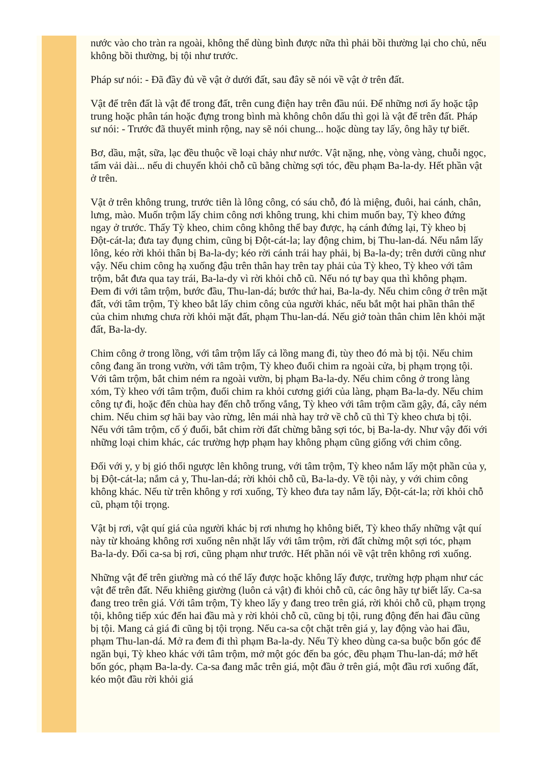nước vào cho tràn ra ngoài, không thể dùng bình được nữa thì phải bồi thường lại cho chủ, nếu không bồi thường, bị tội như trước.
Pháp sư nói: - Đã đầy đủ về vật ở dưới đất, sau đây sẽ nói về vật ở trên đất.
Vật để trên đất là vật để trong đất, trên cung điện hay trên đầu núi. Để những nơi ấy hoặc tập trung hoặc phân tán hoặc đựng trong bình mà không chôn dấu thì gọi là vật để trên đất. Pháp sư nói: - Trước đã thuyết minh rộng, nay sẽ nói chung... hoặc dùng tay lấy, ông hãy tự biết.
Bơ, dầu, mật, sữa, lạc đều thuộc về loại chảy như nước. Vật nặng, nhẹ, vòng vàng, chuỗi ngọc, tấm vải dài... nếu di chuyển khỏi chỗ cũ bằng chừng sợi tóc, đều phạm Ba-la-dy. Hết phần vật ở trên.
Vật ở trên không trung, trước tiên là lông công, có sáu chỗ, đó là miệng, đuôi, hai cánh, chân, lưng, mào. Muốn trộm lấy chim công nơi không trung, khi chim muốn bay, Tỳ kheo đứng ngay ở trước. Thấy Tỳ kheo, chim công không thể bay được, hạ cánh đứng lại, Tỳ kheo bị Đột-cát-la; đưa tay đụng chim, cũng bị Đột-cát-la; lay động chim, bị Thu-lan-dá. Nếu nắm lấy lông, kéo rời khỏi thân bị Ba-la-dy; kéo rời cánh trái hay phải, bị Ba-la-dy; trên dưới cũng như vậy. Nếu chim công hạ xuống đậu trên thân hay trên tay phải của Tỳ kheo, Tỳ kheo với tâm trộm, bắt đưa qua tay trái, Ba-la-dy vì rời khỏi chỗ cũ. Nếu nó tự bay qua thì không phạm. Đem đi với tâm trộm, bước đầu, Thu-lan-dá; bước thứ hai, Ba-la-dy. Nếu chim công ở trên mặt đất, với tâm trộm, Tỳ kheo bắt lấy chim công của người khác, nếu bắt một hai phần thân thể của chim nhưng chưa rời khỏi mặt đất, phạm Thu-lan-dá. Nếu giở toàn thân chim lên khỏi mặt đất, Ba-la-dy.
Chim công ở trong lồng, với tâm trộm lấy cả lồng mang đi, tùy theo đó mà bị tội. Nếu chim công đang ăn trong vườn, với tâm trộm, Tỳ kheo đuổi chim ra ngoài cửa, bị phạm trọng tội. Với tâm trộm, bắt chim ném ra ngoài vườn, bị phạm Ba-la-dy. Nếu chim công ở trong làng xóm, Tỳ kheo với tâm trộm, đuổi chim ra khỏi cương giới của làng, phạm Ba-la-dy. Nếu chim công tự đi, hoặc đến chùa hay đến chỗ trống vắng, Tỳ kheo với tâm trộm cầm gậy, đá, cây ném chim. Nếu chim sợ hãi bay vào rừng, lên mái nhà hay trở về chỗ cũ thì Tỳ kheo chưa bị tội. Nếu với tâm trộm, cố ý đuổi, bắt chim rời đất chừng bằng sợi tóc, bị Ba-la-dy. Như vậy đối với những loại chim khác, các trường hợp phạm hay không phạm cũng giống với chim công.
Đối với y, y bị gió thổi ngược lên không trung, với tâm trộm, Tỳ kheo nắm lấy một phần của y, bị Đột-cát-la; nắm cả y, Thu-lan-dá; rời khỏi chỗ cũ, Ba-la-dy. Về tội này, y với chim công không khác. Nếu từ trên không y rơi xuống, Tỳ kheo đưa tay nắm lấy, Đột-cát-la; rời khỏi chỗ cũ, phạm tội trọng.
Vật bị rơi, vật quí giá của người khác bị rơi nhưng họ không biết, Tỳ kheo thấy những vật quí này từ khoảng không rơi xuống nên nhặt lấy với tâm trộm, rời đất chừng một sợi tóc, phạm Ba-la-dy. Đối ca-sa bị rơi, cũng phạm như trước. Hết phần nói về vật trên không rơi xuống.
Những vật để trên giường mà có thể lấy được hoặc không lấy được, trường hợp phạm như các vật để trên đất. Nếu khiêng giường (luôn cả vật) đi khỏi chỗ cũ, các ông hãy tự biết lấy. Ca-sa đang treo trên giá. Với tâm trộm, Tỳ kheo lấy y đang treo trên giá, rời khỏi chỗ cũ, phạm trọng tội, không tiếp xúc đến hai đầu mà y rời khỏi chỗ cũ, cũng bị tội, rung động đến hai đầu cũng bị tội. Mang cả giá đi cũng bị tội trọng. Nếu ca-sa cột chặt trên giá y, lay động vào hai đầu, phạm Thu-lan-dá. Mở ra đem đi thì phạm Ba-la-dy. Nếu Tỳ kheo dùng ca-sa buộc bốn góc để ngăn bụi, Tỳ kheo khác với tâm trộm, mở một góc đến ba góc, đều phạm Thu-lan-dá; mở hết bốn góc, phạm Ba-la-dy. Ca-sa đang mắc trên giá, một đầu ở trên giá, một đầu rơi xuống đất, kéo một đầu rời khỏi giá